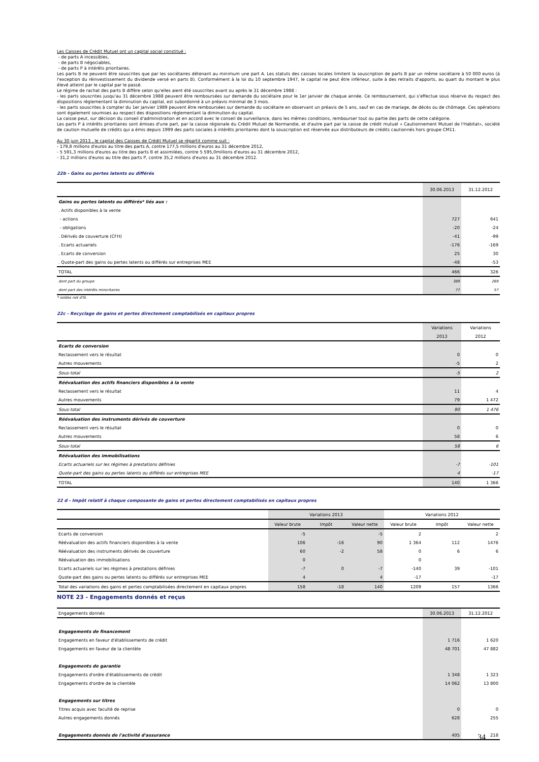Les Caisses de Crédit Mutuel ont un capital social constitué :
- de parts A incessibles,
- de parts B négociables,
- de parts P à intérêts prioritaires.
Les parts B ne peuvent être souscrites que par les sociétaires détenant au minimum une part A. Les statuts des caisses locales limitent la souscription de parts B par un même sociétaire à 50 000 euros (à l'exception du réinvestissement du dividende versé en parts B). Conformément à la loi du 10 septembre 1947, le capital ne peut être inférieur, suite à des retraits d'apports, au quart du montant le plus élevé atteint par le capital par le passé.
Le régime de rachat des parts B diffère selon qu'elles aient été souscrites avant ou après le 31 décembre 1988 :
- les parts souscrites jusqu'au 31 décembre 1988 peuvent être remboursées sur demande du sociétaire pour le 1er janvier de chaque année. Ce remboursement, qui s'effectue sous réserve du respect des dispositions réglementant la diminution du capital, est subordonné à un préavis minimal de 3 mois.
- les parts souscrites à compter du 1er janvier 1989 peuvent être remboursées sur demande du sociétaire en observant un préavis de 5 ans, sauf en cas de mariage, de décès ou de chômage. Ces opérations sont également soumises au respect des dispositions réglementant la diminution du capital.
La caisse peut, sur décision du conseil d'administration et en accord avec le conseil de surveillance, dans les mêmes conditions, rembourser tout ou partie des parts de cette catégorie.
Les parts P à intérêts prioritaires sont émises d'une part, par la caisse régionale du Crédit Mutuel de Normandie, et d'autre part par la caisse de crédit mutuel « Cautionnement Mutuel de l'Habitat», société de caution mutuelle de crédits qui a émis depuis 1999 des parts sociales à intérêts prioritaires dont la souscription est réservée aux distributeurs de crédits cautionnés hors groupe CM11.
Au 30 juin 2013 , le capital des Caisses de Crédit Mutuel se répartit comme suit :
- 179,8 millions d'euros au titre des parts A, contre 177,5 millions d'euros au 31 décembre 2012,
- 5 591,3 millions d'euros au titre des parts B et assimilées, contre 5 595,0millions d'euros au 31 décembre 2012,
- 31,2 millions d'euros au titre des parts P, contre 35,2 millions d'euros au 31 décembre 2012.
22b - Gains ou pertes latents ou différés
| | 30.06.2013 | 31.12.2012 |
| Gains ou pertes latents ou différés* liés aux : | | |
| . Actifs disponibles à la vente | | |
| - actions | 727 | 641 |
| - obligations | -20 | -24 |
| . Dérivés de couverture (CFH) | -41 | -99 |
| . Ecarts actuariels | -176 | -169 |
| . Ecarts de conversion | 25 | 30 |
| . Quote-part des gains ou pertes latents ou différés sur entreprises MEE | -48 | -53 |
| TOTAL | 466 | 326 |
| dont part du groupe | 389 | 269 |
| dont part des intérêts minoritaires | 77 | 57 |
* soldes net d'IS.
22c - Recyclage de gains et pertes directement comptabilisés en capitaux propres
| | Variations | Variations |
| | 2013 | 2012 |
| Ecarts de conversion | | |
| Reclassement vers le résultat | 0 | 0 |
| Autres mouvements | -5 | 2 |
| Sous-total | -5 | 2 |
| Réévaluation des actifs financiers disponibles à la vente | | |
| Reclassement vers le résultat | 11 | 4 |
| Autres mouvements | 79 | 1 472 |
| Sous-total | 90 | 1 476 |
| Réévaluation des instruments dérivés de couverture | | |
| Reclassement vers le résultat | 0 | 0 |
| Autres mouvements | 58 | 6 |
| Sous-total | 58 | 6 |
| Réévaluation des immobilisations | | |
| Ecarts actuariels sur les régimes à prestations définies | -7 | -101 |
| Quote-part des gains ou pertes latents ou différés sur entreprises MEE | 4 | -17 |
| TOTAL | 140 | 1 366 |
22 d - Impôt relatif à chaque composante de gains et pertes directement comptabilisés en capitaux propres
| | Variations 2013 | | | Variations 2012 | | |
| | Valeur brute | Impôt | Valeur nette | Valeur brute | Impôt | Valeur nette |
| Ecarts de conversion | -5 | | -5 | 2 | | 2 |
| Réévaluation des actifs financiers disponibles à la vente | 106 | -16 | 90 | 1 364 | 112 | 1476 |
| Réévaluation des instruments dérivés de couverture | 60 | -2 | 58 | 0 | 6 | 6 |
| Réévaluation des immobilisations | 0 | | | 0 | | |
| Ecarts actuariels sur les régimes à prestations définies | -7 | 0 | -7 | -140 | 39 | -101 |
| Quote-part des gains ou pertes latents ou différés sur entreprises MEE | 4 | | 4 | -17 | | -17 |
| Total des variations des gains et pertes comptabilisées directement en capitaux propres | 158 | -18 | 140 | 1209 | 157 | 1366 |
NOTE 23 - Engagements donnés et reçus
| Engagements donnés | 30.06.2013 | 31.12.2012 |
| Engagements de financement | | |
| Engagements en faveur d'établissements de crédit | 1 716 | 1 620 |
| Engagements en faveur de la clientèle | 48 701 | 47 882 |
| Engagements de garantie | | |
| Engagements d'ordre d'établissements de crédit | 1 348 | 1 323 |
| Engagements d'ordre de la clientèle | 14 062 | 13 800 |
| Engagements sur titres | | |
| Titres acquis avec faculté de reprise | 0 | 0 |
| Autres engagements donnés | 628 | 255 |
| Engagements donnés de l'activité d'assurance | 405 | 218 |
34